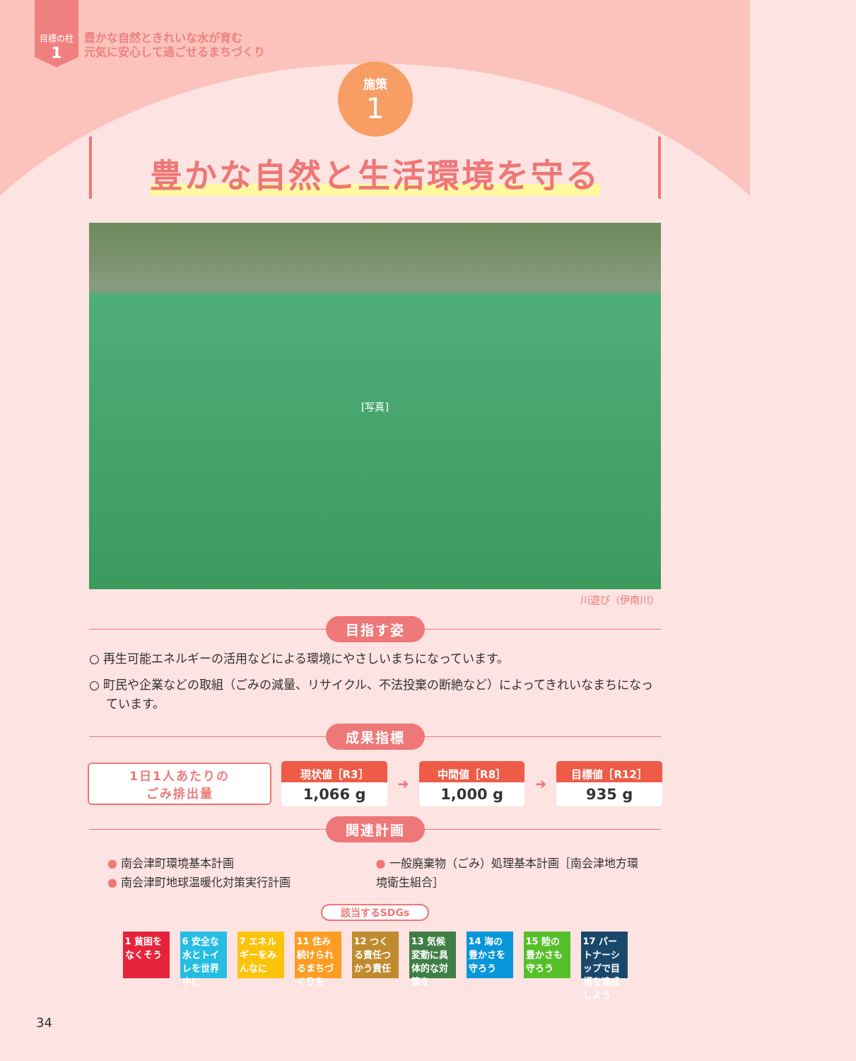目標の柱
1
豊かな自然ときれいな水が育む
元気に安心して過ごせるまちづくり
施策
1
豊かな自然と生活環境を守る
[写真]
川遊び（伊南川）
目指す姿
○ 再生可能エネルギーの活用などによる環境にやさしいまちになっています。
○ 町民や企業などの取組（ごみの減量、リサイクル、不法投棄の断絶など）によってきれいなまちになっています。
成果指標
1日1人あたりの
ごみ排出量
現状値［R3］
1,066 g
➜
中間値［R8］
1,000 g
➜
目標値［R12］
935 g
関連計画
● 南会津町環境基本計画
● 南会津町地球温暖化対策実行計画
● 一般廃棄物（ごみ）処理基本計画［南会津地方環境衛生組合］
該当するSDGs
1 貧困をなくそう
6 安全な水とトイレを世界中に
7 エネルギーをみんなに
11 住み続けられるまちづくりを
12 つくる責任つかう責任
13 気候変動に具体的な対策を
14 海の豊かさを守ろう
15 陸の豊かさも守ろう
17 パートナーシップで目標を達成しよう
34